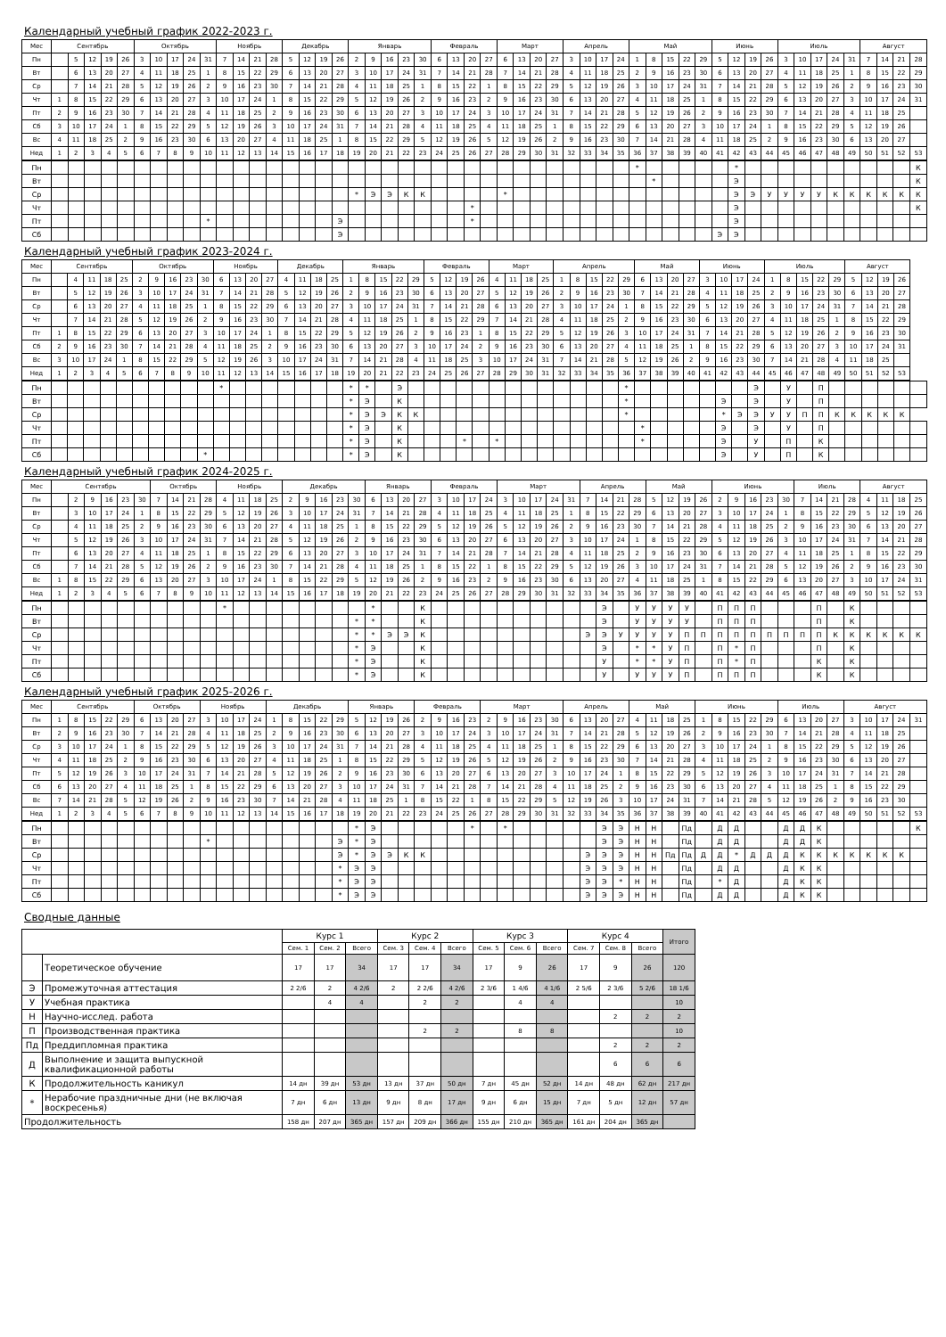Календарный учебный график 2022-2023 г.
| Мес | Сентябрь | | | | | Октябрь | | | | | Ноябрь | | | | Декабрь | | | | Январь | | | | | Февраль | | | | Март | | | | Апрель | | | | Май | | | | | Июнь | | | | Июль | | | | | Август | | | |
| Пн | | 5 | 12 | 19 | 26 | 3 | 10 | 17 | 24 | 31 | 7 | 14 | 21 | 28 | 5 | 12 | 19 | 26 | 2 | 9 | 16 | 23 | 30 | 6 | 13 | 20 | 27 | 6 | 13 | 20 | 27 | 3 | 10 | 17 | 24 | 1 | 8 | 15 | 22 | 29 | 5 | 12 | 19 | 26 | 3 | 10 | 17 | 24 | 31 | 7 | 14 | 21 | 28 |
| Вт | | 6 | 13 | 20 | 27 | 4 | 11 | 18 | 25 | 1 | 8 | 15 | 22 | 29 | 6 | 13 | 20 | 27 | 3 | 10 | 17 | 24 | 31 | 7 | 14 | 21 | 28 | 7 | 14 | 21 | 28 | 4 | 11 | 18 | 25 | 2 | 9 | 16 | 23 | 30 | 6 | 13 | 20 | 27 | 4 | 11 | 18 | 25 | 1 | 8 | 15 | 22 | 29 |
| Ср | | 7 | 14 | 21 | 28 | 5 | 12 | 19 | 26 | 2 | 9 | 16 | 23 | 30 | 7 | 14 | 21 | 28 | 4 | 11 | 18 | 25 | 1 | 8 | 15 | 22 | 1 | 8 | 15 | 22 | 29 | 5 | 12 | 19 | 26 | 3 | 10 | 17 | 24 | 31 | 7 | 14 | 21 | 28 | 5 | 12 | 19 | 26 | 2 | 9 | 16 | 23 | 30 |
| Чт | 1 | 8 | 15 | 22 | 29 | 6 | 13 | 20 | 27 | 3 | 10 | 17 | 24 | 1 | 8 | 15 | 22 | 29 | 5 | 12 | 19 | 26 | 2 | 9 | 16 | 23 | 2 | 9 | 16 | 23 | 30 | 6 | 13 | 20 | 27 | 4 | 11 | 18 | 25 | 1 | 8 | 15 | 22 | 29 | 6 | 13 | 20 | 27 | 3 | 10 | 17 | 24 | 31 |
| Пт | 2 | 9 | 16 | 23 | 30 | 7 | 14 | 21 | 28 | 4 | 11 | 18 | 25 | 2 | 9 | 16 | 23 | 30 | 6 | 13 | 20 | 27 | 3 | 10 | 17 | 24 | 3 | 10 | 17 | 24 | 31 | 7 | 14 | 21 | 28 | 5 | 12 | 19 | 26 | 2 | 9 | 16 | 23 | 30 | 7 | 14 | 21 | 28 | 4 | 11 | 18 | 25 | |
| Сб | 3 | 10 | 17 | 24 | 1 | 8 | 15 | 22 | 29 | 5 | 12 | 19 | 26 | 3 | 10 | 17 | 24 | 31 | 7 | 14 | 21 | 28 | 4 | 11 | 18 | 25 | 4 | 11 | 18 | 25 | 1 | 8 | 15 | 22 | 29 | 6 | 13 | 20 | 27 | 3 | 10 | 17 | 24 | 1 | 8 | 15 | 22 | 29 | 5 | 12 | 19 | 26 | |
| Вс | 4 | 11 | 18 | 25 | 2 | 9 | 16 | 23 | 30 | 6 | 13 | 20 | 27 | 4 | 11 | 18 | 25 | 1 | 8 | 15 | 22 | 29 | 5 | 12 | 19 | 26 | 5 | 12 | 19 | 26 | 2 | 9 | 16 | 23 | 30 | 7 | 14 | 21 | 28 | 4 | 11 | 18 | 25 | 2 | 9 | 16 | 23 | 30 | 6 | 13 | 20 | 27 | |
| Нед | 1 | 2 | 3 | 4 | 5 | 6 | 7 | 8 | 9 | 10 | 11 | 12 | 13 | 14 | 15 | 16 | 17 | 18 | 19 | 20 | 21 | 22 | 23 | 24 | 25 | 26 | 27 | 28 | 29 | 30 | 31 | 32 | 33 | 34 | 35 | 36 | 37 | 38 | 39 | 40 | 41 | 42 | 43 | 44 | 45 | 46 | 47 | 48 | 49 | 50 | 51 | 52 | 53 |
| Пн | | | | | | | | | | | | | | | | | | | | | | | | | | | | | | | | | | | | * | | | | | | * | | | | | | | | | | | К |
| Вт | | | | | | | | | | | | | | | | | | | | | | | | | | | | | | | | | | | | | * | | | | | Э | | | | | | | | | | | К |
| Ср | | | | | | | | | | | | | | | | | | | * | Э | Э | К | К | | | | | * | | | | | | | | | | | | | | Э | Э | У | У | У | У | К | К | К | К | К | К |
| Чт | | | | | | | | | | | | | | | | | | | | | | | | | | * | | | | | | | | | | | | | | | | Э | | | | | | | | | | | К |
| Пт | | | | | | | | | | * | | | | | | | | Э | | | | | | | | * | | | | | | | | | | | | | | | | Э | | | | | | | | | | | |
| Сб | | | | | | | | | | | | | | | | | | Э | | | | | | | | | | | | | | | | | | | | | | | Э | Э | | | | | | | | | | | |
Календарный учебный график 2023-2024 г.
| Мес | Сентябрь | | | | | Октябрь | | | | | Ноябрь | | | | Декабрь | | | | Январь | | | | | Февраль | | | | Март | | | | Апрель | | | | | Май | | | | Июнь | | | | Июль | | | | | Август | | | | |
| Пн | | 4 | 11 | 18 | 25 | 2 | 9 | 16 | 23 | 30 | 6 | 13 | 20 | 27 | 4 | 11 | 18 | 25 | 1 | 8 | 15 | 22 | 29 | 5 | 12 | 19 | 26 | 4 | 11 | 18 | 25 | 1 | 8 | 15 | 22 | 29 | 6 | 13 | 20 | 27 | 3 | 10 | 17 | 24 | 1 | 8 | 15 | 22 | 29 | 5 | 12 | 19 | 26 | |
| Вт | | 5 | 12 | 19 | 26 | 3 | 10 | 17 | 24 | 31 | 7 | 14 | 21 | 28 | 5 | 12 | 19 | 26 | 2 | 9 | 16 | 23 | 30 | 6 | 13 | 20 | 27 | 5 | 12 | 19 | 26 | 2 | 9 | 16 | 23 | 30 | 7 | 14 | 21 | 28 | 4 | 11 | 18 | 25 | 2 | 9 | 16 | 23 | 30 | 6 | 13 | 20 | 27 | |
| Ср | | 6 | 13 | 20 | 27 | 4 | 11 | 18 | 25 | 1 | 8 | 15 | 22 | 29 | 6 | 13 | 20 | 27 | 3 | 10 | 17 | 24 | 31 | 7 | 14 | 21 | 28 | 6 | 13 | 20 | 27 | 3 | 10 | 17 | 24 | 1 | 8 | 15 | 22 | 29 | 5 | 12 | 19 | 26 | 3 | 10 | 17 | 24 | 31 | 7 | 14 | 21 | 28 | |
| Чт | | 7 | 14 | 21 | 28 | 5 | 12 | 19 | 26 | 2 | 9 | 16 | 23 | 30 | 7 | 14 | 21 | 28 | 4 | 11 | 18 | 25 | 1 | 8 | 15 | 22 | 29 | 7 | 14 | 21 | 28 | 4 | 11 | 18 | 25 | 2 | 9 | 16 | 23 | 30 | 6 | 13 | 20 | 27 | 4 | 11 | 18 | 25 | 1 | 8 | 15 | 22 | 29 | |
| Пт | 1 | 8 | 15 | 22 | 29 | 6 | 13 | 20 | 27 | 3 | 10 | 17 | 24 | 1 | 8 | 15 | 22 | 29 | 5 | 12 | 19 | 26 | 2 | 9 | 16 | 23 | 1 | 8 | 15 | 22 | 29 | 5 | 12 | 19 | 26 | 3 | 10 | 17 | 24 | 31 | 7 | 14 | 21 | 28 | 5 | 12 | 19 | 26 | 2 | 9 | 16 | 23 | 30 | |
| Сб | 2 | 9 | 16 | 23 | 30 | 7 | 14 | 21 | 28 | 4 | 11 | 18 | 25 | 2 | 9 | 16 | 23 | 30 | 6 | 13 | 20 | 27 | 3 | 10 | 17 | 24 | 2 | 9 | 16 | 23 | 30 | 6 | 13 | 20 | 27 | 4 | 11 | 18 | 25 | 1 | 8 | 15 | 22 | 29 | 6 | 13 | 20 | 27 | 3 | 10 | 17 | 24 | 31 | |
| Вс | 3 | 10 | 17 | 24 | 1 | 8 | 15 | 22 | 29 | 5 | 12 | 19 | 26 | 3 | 10 | 17 | 24 | 31 | 7 | 14 | 21 | 28 | 4 | 11 | 18 | 25 | 3 | 10 | 17 | 24 | 31 | 7 | 14 | 21 | 28 | 5 | 12 | 19 | 26 | 2 | 9 | 16 | 23 | 30 | 7 | 14 | 21 | 28 | 4 | 11 | 18 | 25 | | |
| Нед | 1 | 2 | 3 | 4 | 5 | 6 | 7 | 8 | 9 | 10 | 11 | 12 | 13 | 14 | 15 | 16 | 17 | 18 | 19 | 20 | 21 | 22 | 23 | 24 | 25 | 26 | 27 | 28 | 29 | 30 | 31 | 32 | 33 | 34 | 35 | 36 | 37 | 38 | 39 | 40 | 41 | 42 | 43 | 44 | 45 | 46 | 47 | 48 | 49 | 50 | 51 | 52 | 53 | |
| Пн | | | | | | | | | | | * | | | | | | | | * | * | | Э | | | | | | | | | | | | | | * | | | | | | | | Э | | У | | П | | | | | | |
| Вт | | | | | | | | | | | | | | | | | | | * | Э | | К | | | | | | | | | | | | | | * | | | | | | Э | | Э | | У | | П | | | | | | |
| Ср | | | | | | | | | | | | | | | | | | | * | Э | Э | К | К | | | | | | | | | | | | | * | | | | | | * | Э | Э | У | У | П | П | К | К | К | К | К | |
| Чт | | | | | | | | | | | | | | | | | | | * | Э | | К | | | | | | | | | | | | | | | * | | | | | Э | | Э | | У | | П | | | | | | |
| Пт | | | | | | | | | | | | | | | | | | | * | Э | | К | | | | * | | * | | | | | | | | | * | | | | | Э | | У | | П | | К | | | | | | |
| Сб | | | | | | | | | | * | | | | | | | | | * | Э | | К | | | | | | | | | | | | | | | | | | | | Э | | У | | П | | К | | | | | | |
Календарный учебный график 2024-2025 г.
| Мес | Сентябрь | | | | | | Октябрь | | | | Ноябрь | | | | Декабрь | | | | | Январь | | | | Февраль | | | | Март | | | | | Апрель | | | | Май | | | | Июнь | | | | | Июль | | | | Август | | | |
| Пн | | 2 | 9 | 16 | 23 | 30 | 7 | 14 | 21 | 28 | 4 | 11 | 18 | 25 | 2 | 9 | 16 | 23 | 30 | 6 | 13 | 20 | 27 | 3 | 10 | 17 | 24 | 3 | 10 | 17 | 24 | 31 | 7 | 14 | 21 | 28 | 5 | 12 | 19 | 26 | 2 | 9 | 16 | 23 | 30 | 7 | 14 | 21 | 28 | 4 | 11 | 18 | 25 |
| Вт | | 3 | 10 | 17 | 24 | 1 | 8 | 15 | 22 | 29 | 5 | 12 | 19 | 26 | 3 | 10 | 17 | 24 | 31 | 7 | 14 | 21 | 28 | 4 | 11 | 18 | 25 | 4 | 11 | 18 | 25 | 1 | 8 | 15 | 22 | 29 | 6 | 13 | 20 | 27 | 3 | 10 | 17 | 24 | 1 | 8 | 15 | 22 | 29 | 5 | 12 | 19 | 26 |
| Ср | | 4 | 11 | 18 | 25 | 2 | 9 | 16 | 23 | 30 | 6 | 13 | 20 | 27 | 4 | 11 | 18 | 25 | 1 | 8 | 15 | 22 | 29 | 5 | 12 | 19 | 26 | 5 | 12 | 19 | 26 | 2 | 9 | 16 | 23 | 30 | 7 | 14 | 21 | 28 | 4 | 11 | 18 | 25 | 2 | 9 | 16 | 23 | 30 | 6 | 13 | 20 | 27 |
| Чт | | 5 | 12 | 19 | 26 | 3 | 10 | 17 | 24 | 31 | 7 | 14 | 21 | 28 | 5 | 12 | 19 | 26 | 2 | 9 | 16 | 23 | 30 | 6 | 13 | 20 | 27 | 6 | 13 | 20 | 27 | 3 | 10 | 17 | 24 | 1 | 8 | 15 | 22 | 29 | 5 | 12 | 19 | 26 | 3 | 10 | 17 | 24 | 31 | 7 | 14 | 21 | 28 |
| Пт | | 6 | 13 | 20 | 27 | 4 | 11 | 18 | 25 | 1 | 8 | 15 | 22 | 29 | 6 | 13 | 20 | 27 | 3 | 10 | 17 | 24 | 31 | 7 | 14 | 21 | 28 | 7 | 14 | 21 | 28 | 4 | 11 | 18 | 25 | 2 | 9 | 16 | 23 | 30 | 6 | 13 | 20 | 27 | 4 | 11 | 18 | 25 | 1 | 8 | 15 | 22 | 29 |
| Сб | | 7 | 14 | 21 | 28 | 5 | 12 | 19 | 26 | 2 | 9 | 16 | 23 | 30 | 7 | 14 | 21 | 28 | 4 | 11 | 18 | 25 | 1 | 8 | 15 | 22 | 1 | 8 | 15 | 22 | 29 | 5 | 12 | 19 | 26 | 3 | 10 | 17 | 24 | 31 | 7 | 14 | 21 | 28 | 5 | 12 | 19 | 26 | 2 | 9 | 16 | 23 | 30 |
| Вс | 1 | 8 | 15 | 22 | 29 | 6 | 13 | 20 | 27 | 3 | 10 | 17 | 24 | 1 | 8 | 15 | 22 | 29 | 5 | 12 | 19 | 26 | 2 | 9 | 16 | 23 | 2 | 9 | 16 | 23 | 30 | 6 | 13 | 20 | 27 | 4 | 11 | 18 | 25 | 1 | 8 | 15 | 22 | 29 | 6 | 13 | 20 | 27 | 3 | 10 | 17 | 24 | 31 |
| Нед | 1 | 2 | 3 | 4 | 5 | 6 | 7 | 8 | 9 | 10 | 11 | 12 | 13 | 14 | 15 | 16 | 17 | 18 | 19 | 20 | 21 | 22 | 23 | 24 | 25 | 26 | 27 | 28 | 29 | 30 | 31 | 32 | 33 | 34 | 35 | 36 | 37 | 38 | 39 | 40 | 41 | 42 | 43 | 44 | 45 | 46 | 47 | 48 | 49 | 50 | 51 | 52 | 53 |
| Пн | | | | | | | | | | | * | | | | | | | | | * | | | К | | | | | | | | | | | Э | | У | У | У | У | | П | П | П | | | | П | | К | | | | |
| Вт | | | | | | | | | | | | | | | | | | | * | * | | | К | | | | | | | | | | | Э | | У | У | У | У | | П | П | П | | | | П | | К | | | | |
| Ср | | | | | | | | | | | | | | | | | | | * | * | Э | Э | К | | | | | | | | | | Э | Э | У | У | У | У | П | П | П | П | П | П | П | П | П | К | К | К | К | К | К |
| Чт | | | | | | | | | | | | | | | | | | | * | Э | | | К | | | | | | | | | | | Э | | * | * | У | П | | П | * | П | | | | П | | К | | | | |
| Пт | | | | | | | | | | | | | | | | | | | * | Э | | | К | | | | | | | | | | | У | | * | * | У | П | | П | * | П | | | | К | | К | | | | |
| Сб | | | | | | | | | | | | | | | | | | | * | Э | | | К | | | | | | | | | | | У | | У | У | У | П | | П | П | П | | | | К | | К | | | | |
Календарный учебный график 2025-2026 г.
| Мес | Сентябрь | | | | | Октябрь | | | | Ноябрь | | | | Декабрь | | | | | Январь | | | | Февраль | | | | Март | | | | | Апрель | | | | Май | | | | Июнь | | | | | Июль | | | | Август | | | | |
| Пн | 1 | 8 | 15 | 22 | 29 | 6 | 13 | 20 | 27 | 3 | 10 | 17 | 24 | 1 | 8 | 15 | 22 | 29 | 5 | 12 | 19 | 26 | 2 | 9 | 16 | 23 | 2 | 9 | 16 | 23 | 30 | 6 | 13 | 20 | 27 | 4 | 11 | 18 | 25 | 1 | 8 | 15 | 22 | 29 | 6 | 13 | 20 | 27 | 3 | 10 | 17 | 24 | 31 |
| Вт | 2 | 9 | 16 | 23 | 30 | 7 | 14 | 21 | 28 | 4 | 11 | 18 | 25 | 2 | 9 | 16 | 23 | 30 | 6 | 13 | 20 | 27 | 3 | 10 | 17 | 24 | 3 | 10 | 17 | 24 | 31 | 7 | 14 | 21 | 28 | 5 | 12 | 19 | 26 | 2 | 9 | 16 | 23 | 30 | 7 | 14 | 21 | 28 | 4 | 11 | 18 | 25 | |
| Ср | 3 | 10 | 17 | 24 | 1 | 8 | 15 | 22 | 29 | 5 | 12 | 19 | 26 | 3 | 10 | 17 | 24 | 31 | 7 | 14 | 21 | 28 | 4 | 11 | 18 | 25 | 4 | 11 | 18 | 25 | 1 | 8 | 15 | 22 | 29 | 6 | 13 | 20 | 27 | 3 | 10 | 17 | 24 | 1 | 8 | 15 | 22 | 29 | 5 | 12 | 19 | 26 | |
| Чт | 4 | 11 | 18 | 25 | 2 | 9 | 16 | 23 | 30 | 6 | 13 | 20 | 27 | 4 | 11 | 18 | 25 | 1 | 8 | 15 | 22 | 29 | 5 | 12 | 19 | 26 | 5 | 12 | 19 | 26 | 2 | 9 | 16 | 23 | 30 | 7 | 14 | 21 | 28 | 4 | 11 | 18 | 25 | 2 | 9 | 16 | 23 | 30 | 6 | 13 | 20 | 27 | |
| Пт | 5 | 12 | 19 | 26 | 3 | 10 | 17 | 24 | 31 | 7 | 14 | 21 | 28 | 5 | 12 | 19 | 26 | 2 | 9 | 16 | 23 | 30 | 6 | 13 | 20 | 27 | 6 | 13 | 20 | 27 | 3 | 10 | 17 | 24 | 1 | 8 | 15 | 22 | 29 | 5 | 12 | 19 | 26 | 3 | 10 | 17 | 24 | 31 | 7 | 14 | 21 | 28 | |
| Сб | 6 | 13 | 20 | 27 | 4 | 11 | 18 | 25 | 1 | 8 | 15 | 22 | 29 | 6 | 13 | 20 | 27 | 3 | 10 | 17 | 24 | 31 | 7 | 14 | 21 | 28 | 7 | 14 | 21 | 28 | 4 | 11 | 18 | 25 | 2 | 9 | 16 | 23 | 30 | 6 | 13 | 20 | 27 | 4 | 11 | 18 | 25 | 1 | 8 | 15 | 22 | 29 | |
| Вс | 7 | 14 | 21 | 28 | 5 | 12 | 19 | 26 | 2 | 9 | 16 | 23 | 30 | 7 | 14 | 21 | 28 | 4 | 11 | 18 | 25 | 1 | 8 | 15 | 22 | 1 | 8 | 15 | 22 | 29 | 5 | 12 | 19 | 26 | 3 | 10 | 17 | 24 | 31 | 7 | 14 | 21 | 28 | 5 | 12 | 19 | 26 | 2 | 9 | 16 | 23 | 30 | |
| Нед | 1 | 2 | 3 | 4 | 5 | 6 | 7 | 8 | 9 | 10 | 11 | 12 | 13 | 14 | 15 | 16 | 17 | 18 | 19 | 20 | 21 | 22 | 23 | 24 | 25 | 26 | 27 | 28 | 29 | 30 | 31 | 32 | 33 | 34 | 35 | 36 | 37 | 38 | 39 | 40 | 41 | 42 | 43 | 44 | 45 | 46 | 47 | 48 | 49 | 50 | 51 | 52 | 53 |
| Пн | | | | | | | | | | | | | | | | | | | * | Э | | | | | | * | | * | | | | | | Э | Э | Н | Н | | Пд | | Д | Д | | | Д | Д | К | | | | | | К |
| Вт | | | | | | | | | | * | | | | | | | | Э | * | Э | | | | | | | | | | | | | | Э | Э | Н | Н | | Пд | | Д | Д | | | Д | Д | К | | | | | | |
| Ср | | | | | | | | | | | | | | | | | | Э | * | Э | Э | К | К | | | | | | | | | | Э | Э | Э | Н | Н | Пд | Пд | Д | Д | * | Д | Д | Д | К | К | К | К | К | К | К | |
| Чт | | | | | | | | | | | | | | | | | | * | Э | Э | | | | | | | | | | | | | Э | Э | Э | Н | Н | | Пд | | Д | Д | | | Д | К | К | | | | | | |
| Пт | | | | | | | | | | | | | | | | | | * | Э | Э | | | | | | | | | | | | | Э | Э | * | Н | Н | | Пд | | * | Д | | | Д | К | К | | | | | | |
| Сб | | | | | | | | | | | | | | | | | | * | Э | Э | | | | | | | | | | | | | Э | Э | Э | Н | Н | | Пд | | Д | Д | | | Д | К | К | | | | | | |
Сводные данные
| | | Курс 1 | | | Курс 2 | | | Курс 3 | | | Курс 4 | | | Итого |
| --- | --- | --- | --- | --- | --- | --- | --- | --- | --- | --- | --- | --- | --- | --- |
| | | Сем. 1 | Сем. 2 | Всего | Сем. 3 | Сем. 4 | Всего | Сем. 5 | Сем. 6 | Всего | Сем. 7 | Сем. 8 | Всего | |
| | Теоретическое обучение | 17 | 17 | 34 | 17 | 17 | 34 | 17 | 9 | 26 | 17 | 9 | 26 | 120 |
| Э | Промежуточная аттестация | 2 2/6 | 2 | 4 2/6 | 2 | 2 2/6 | 4 2/6 | 2 3/6 | 1 4/6 | 4 1/6 | 2 5/6 | 2 3/6 | 5 2/6 | 18 1/6 |
| У | Учебная практика | | 4 | 4 | | 2 | 2 | | 4 | 4 | | | | 10 |
| Н | Научно-исслед. работа | | | | | | | | | | | 2 | 2 | 2 |
| П | Производственная практика | | | | | 2 | 2 | | 8 | 8 | | | | 10 |
| Пд | Преддипломная практика | | | | | | | | | | | 2 | 2 | 2 |
| Д | Выполнение и защита выпускной квалификационной работы | | | | | | | | | | | 6 | 6 | 6 |
| К | Продолжительность каникул | 14 дн | 39 дн | 53 дн | 13 дн | 37 дн | 50 дн | 7 дн | 45 дн | 52 дн | 14 дн | 48 дн | 62 дн | 217 дн |
| * | Нерабочие праздничные дни (не включая воскресенья) | 7 дн | 6 дн | 13 дн | 9 дн | 8 дн | 17 дн | 9 дн | 6 дн | 15 дн | 7 дн | 5 дн | 12 дн | 57 дн |
| Продолжительность | | 158 дн | 207 дн | 365 дн | 157 дн | 209 дн | 366 дн | 155 дн | 210 дн | 365 дн | 161 дн | 204 дн | 365 дн | |